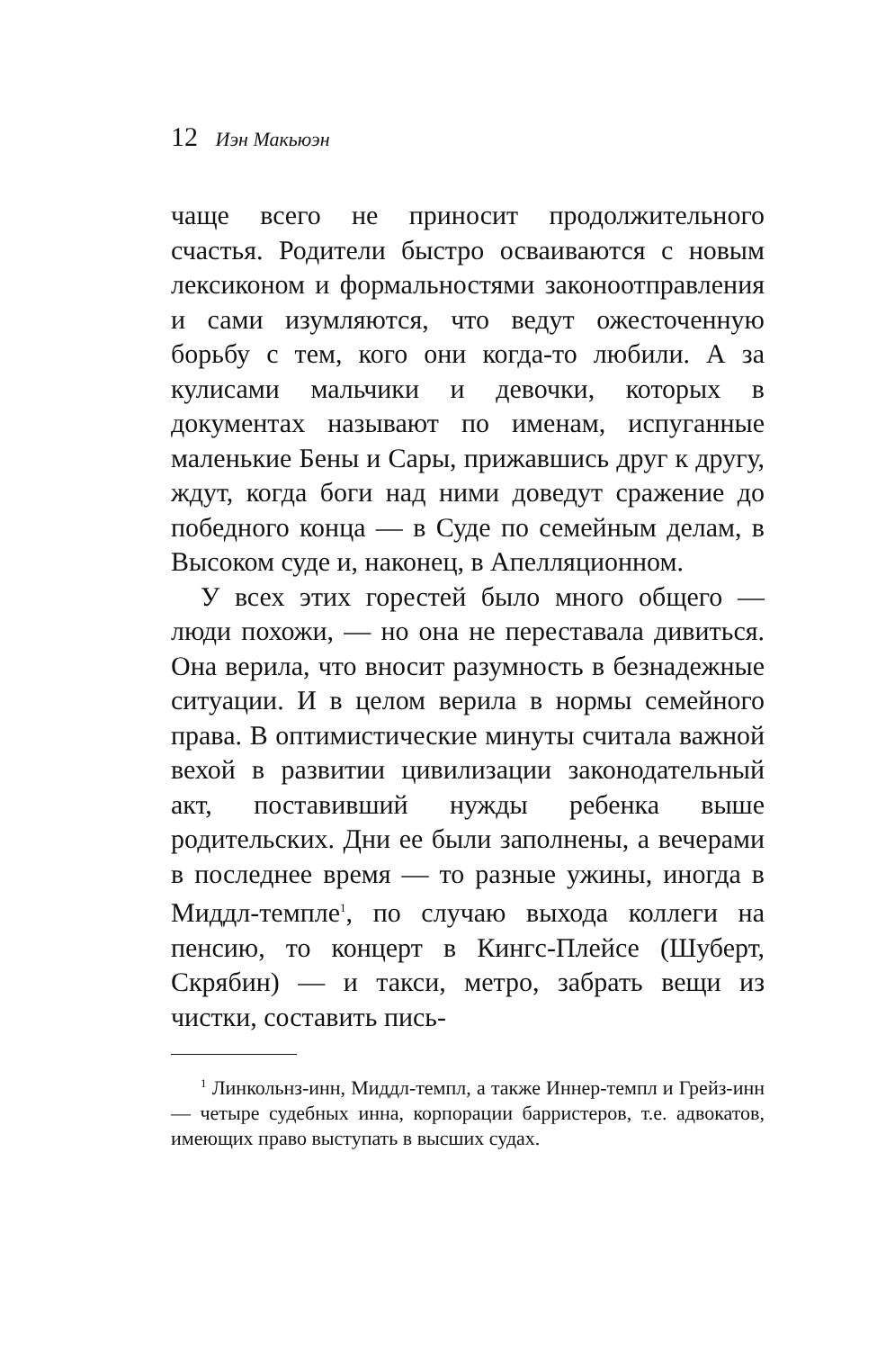12 Иэн Макьюэн
чаще всего не приносит продолжительного счастья. Родители быстро осваиваются с новым лексиконом и формальностями законоотправления и сами изумляются, что ведут ожесточенную борьбу с тем, кого они когда-то любили. А за кулисами мальчики и девочки, которых в документах называют по именам, испуганные маленькие Бены и Сары, прижавшись друг к другу, ждут, когда боги над ними доведут сражение до победного конца — в Суде по семейным делам, в Высоком суде и, наконец, в Апелляционном.
У всех этих горестей было много общего — люди похожи, — но она не переставала дивиться. Она верила, что вносит разумность в безнадежные ситуации. И в целом верила в нормы семейного права. В оптимистические минуты считала важной вехой в развитии цивилизации законодательный акт, поставивший нужды ребенка выше родительских. Дни ее были заполнены, а вечерами в последнее время — то разные ужины, иногда в Миддл-темпле<sup>1</sup>, по случаю выхода коллеги на пенсию, то концерт в Кингс-Плейсе (Шуберт, Скрябин) — и такси, метро, забрать вещи из чистки, составить пись-
<sup>1</sup> Линкольнз-инн, Миддл-темпл, а также Иннер-темпл и Грейз-инн — четыре судебных инна, корпорации барристеров, т.е. адвокатов, имеющих право выступать в высших судах.